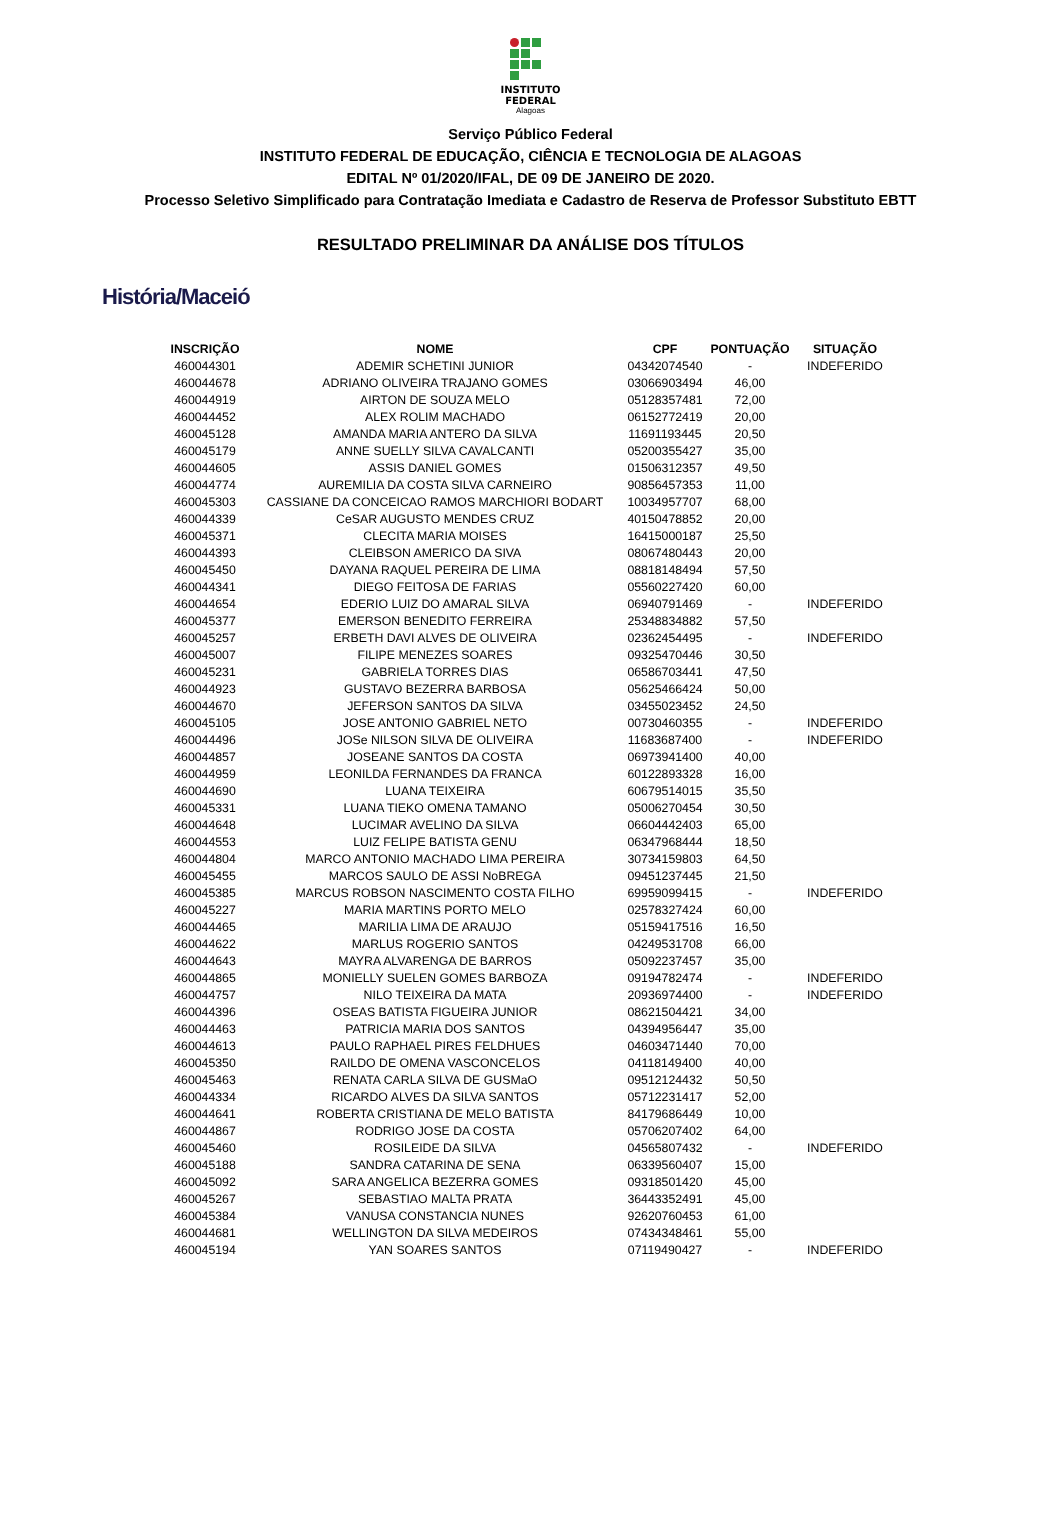INSTITUTO
FEDERAL
Alagoas
Serviço Público Federal
INSTITUTO FEDERAL DE EDUCAÇÃO, CIÊNCIA E TECNOLOGIA DE ALAGOAS
EDITAL Nº 01/2020/IFAL, DE 09 DE JANEIRO DE 2020.
Processo Seletivo Simplificado para Contratação Imediata e Cadastro de Reserva de Professor Substituto EBTT
RESULTADO PRELIMINAR DA ANÁLISE DOS TÍTULOS
História/Maceió
| INSCRIÇÃO | NOME | CPF | PONTUAÇÃO | SITUAÇÃO |
| --- | --- | --- | --- | --- |
| 460044301 | ADEMIR SCHETINI JUNIOR | 04342074540 | - | INDEFERIDO |
| 460044678 | ADRIANO OLIVEIRA TRAJANO GOMES | 03066903494 | 46,00 | |
| 460044919 | AIRTON DE SOUZA MELO | 05128357481 | 72,00 | |
| 460044452 | ALEX ROLIM MACHADO | 06152772419 | 20,00 | |
| 460045128 | AMANDA MARIA ANTERO DA SILVA | 11691193445 | 20,50 | |
| 460045179 | ANNE SUELLY SILVA CAVALCANTI | 05200355427 | 35,00 | |
| 460044605 | ASSIS DANIEL GOMES | 01506312357 | 49,50 | |
| 460044774 | AUREMILIA DA COSTA SILVA CARNEIRO | 90856457353 | 11,00 | |
| 460045303 | CASSIANE DA CONCEICAO RAMOS MARCHIORI BODART | 10034957707 | 68,00 | |
| 460044339 | CeSAR AUGUSTO MENDES CRUZ | 40150478852 | 20,00 | |
| 460045371 | CLECITA MARIA MOISES | 16415000187 | 25,50 | |
| 460044393 | CLEIBSON AMERICO DA SIVA | 08067480443 | 20,00 | |
| 460045450 | DAYANA RAQUEL PEREIRA DE LIMA | 08818148494 | 57,50 | |
| 460044341 | DIEGO FEITOSA DE FARIAS | 05560227420 | 60,00 | |
| 460044654 | EDERIO LUIZ DO AMARAL SILVA | 06940791469 | - | INDEFERIDO |
| 460045377 | EMERSON BENEDITO FERREIRA | 25348834882 | 57,50 | |
| 460045257 | ERBETH DAVI ALVES DE OLIVEIRA | 02362454495 | - | INDEFERIDO |
| 460045007 | FILIPE MENEZES SOARES | 09325470446 | 30,50 | |
| 460045231 | GABRIELA TORRES DIAS | 06586703441 | 47,50 | |
| 460044923 | GUSTAVO BEZERRA BARBOSA | 05625466424 | 50,00 | |
| 460044670 | JEFERSON SANTOS DA SILVA | 03455023452 | 24,50 | |
| 460045105 | JOSE ANTONIO GABRIEL NETO | 00730460355 | - | INDEFERIDO |
| 460044496 | JOSe NILSON SILVA DE OLIVEIRA | 11683687400 | - | INDEFERIDO |
| 460044857 | JOSEANE SANTOS DA COSTA | 06973941400 | 40,00 | |
| 460044959 | LEONILDA FERNANDES DA FRANCA | 60122893328 | 16,00 | |
| 460044690 | LUANA TEIXEIRA | 60679514015 | 35,50 | |
| 460045331 | LUANA TIEKO OMENA TAMANO | 05006270454 | 30,50 | |
| 460044648 | LUCIMAR AVELINO DA SILVA | 06604442403 | 65,00 | |
| 460044553 | LUIZ FELIPE BATISTA GENU | 06347968444 | 18,50 | |
| 460044804 | MARCO ANTONIO MACHADO LIMA PEREIRA | 30734159803 | 64,50 | |
| 460045455 | MARCOS SAULO DE ASSI NoBREGA | 09451237445 | 21,50 | |
| 460045385 | MARCUS ROBSON NASCIMENTO COSTA FILHO | 69959099415 | - | INDEFERIDO |
| 460045227 | MARIA MARTINS PORTO MELO | 02578327424 | 60,00 | |
| 460044465 | MARILIA LIMA DE ARAUJO | 05159417516 | 16,50 | |
| 460044622 | MARLUS ROGERIO SANTOS | 04249531708 | 66,00 | |
| 460044643 | MAYRA ALVARENGA DE BARROS | 05092237457 | 35,00 | |
| 460044865 | MONIELLY SUELEN GOMES BARBOZA | 09194782474 | - | INDEFERIDO |
| 460044757 | NILO TEIXEIRA DA MATA | 20936974400 | - | INDEFERIDO |
| 460044396 | OSEAS BATISTA FIGUEIRA JUNIOR | 08621504421 | 34,00 | |
| 460044463 | PATRICIA MARIA DOS SANTOS | 04394956447 | 35,00 | |
| 460044613 | PAULO RAPHAEL PIRES FELDHUES | 04603471440 | 70,00 | |
| 460045350 | RAILDO DE OMENA VASCONCELOS | 04118149400 | 40,00 | |
| 460045463 | RENATA CARLA SILVA DE GUSMaO | 09512124432 | 50,50 | |
| 460044334 | RICARDO ALVES DA SILVA SANTOS | 05712231417 | 52,00 | |
| 460044641 | ROBERTA CRISTIANA DE MELO BATISTA | 84179686449 | 10,00 | |
| 460044867 | RODRIGO JOSE DA COSTA | 05706207402 | 64,00 | |
| 460045460 | ROSILEIDE DA SILVA | 04565807432 | - | INDEFERIDO |
| 460045188 | SANDRA CATARINA DE SENA | 06339560407 | 15,00 | |
| 460045092 | SARA ANGELICA BEZERRA GOMES | 09318501420 | 45,00 | |
| 460045267 | SEBASTIAO MALTA PRATA | 36443352491 | 45,00 | |
| 460045384 | VANUSA CONSTANCIA NUNES | 92620760453 | 61,00 | |
| 460044681 | WELLINGTON DA SILVA MEDEIROS | 07434348461 | 55,00 | |
| 460045194 | YAN SOARES SANTOS | 07119490427 | - | INDEFERIDO |